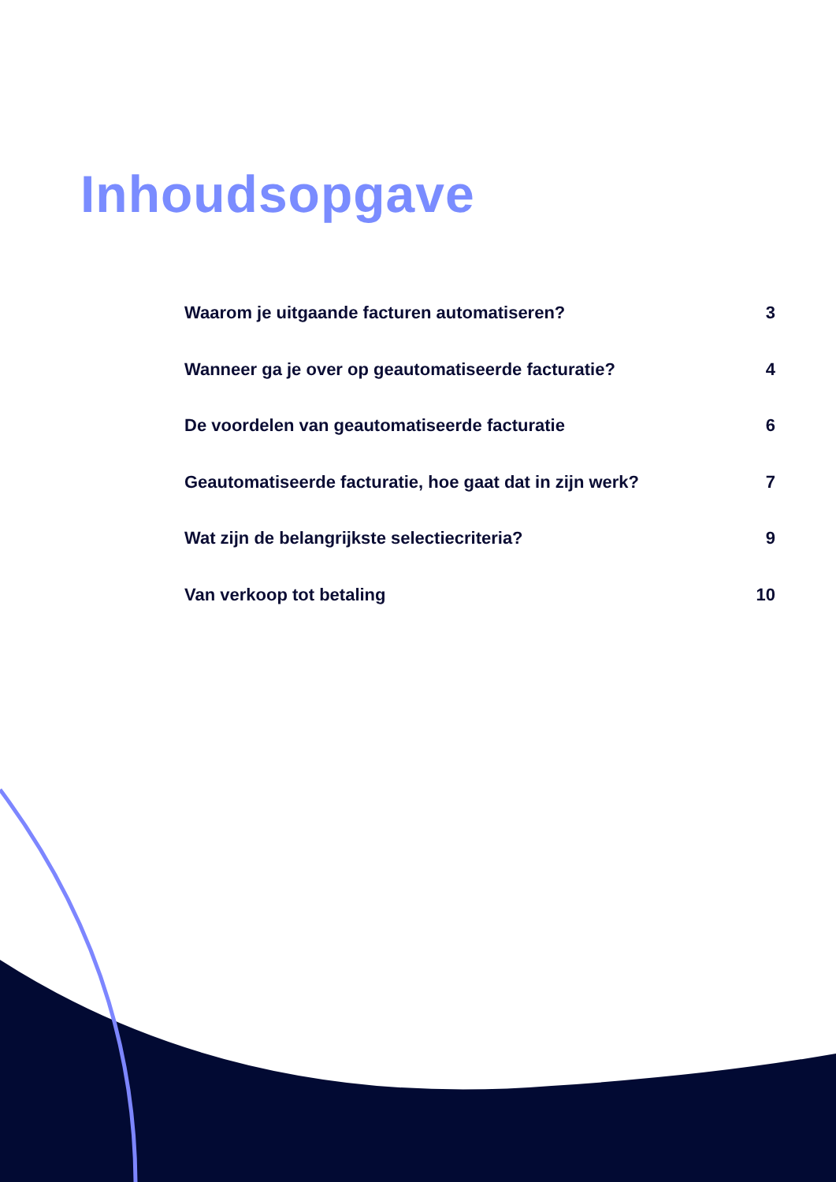Inhoudsopgave
Waarom je uitgaande facturen automatiseren? 3
Wanneer ga je over op geautomatiseerde facturatie? 4
De voordelen van geautomatiseerde facturatie 6
Geautomatiseerde facturatie, hoe gaat dat in zijn werk? 7
Wat zijn de belangrijkste selectiecriteria? 9
Van verkoop tot betaling 10